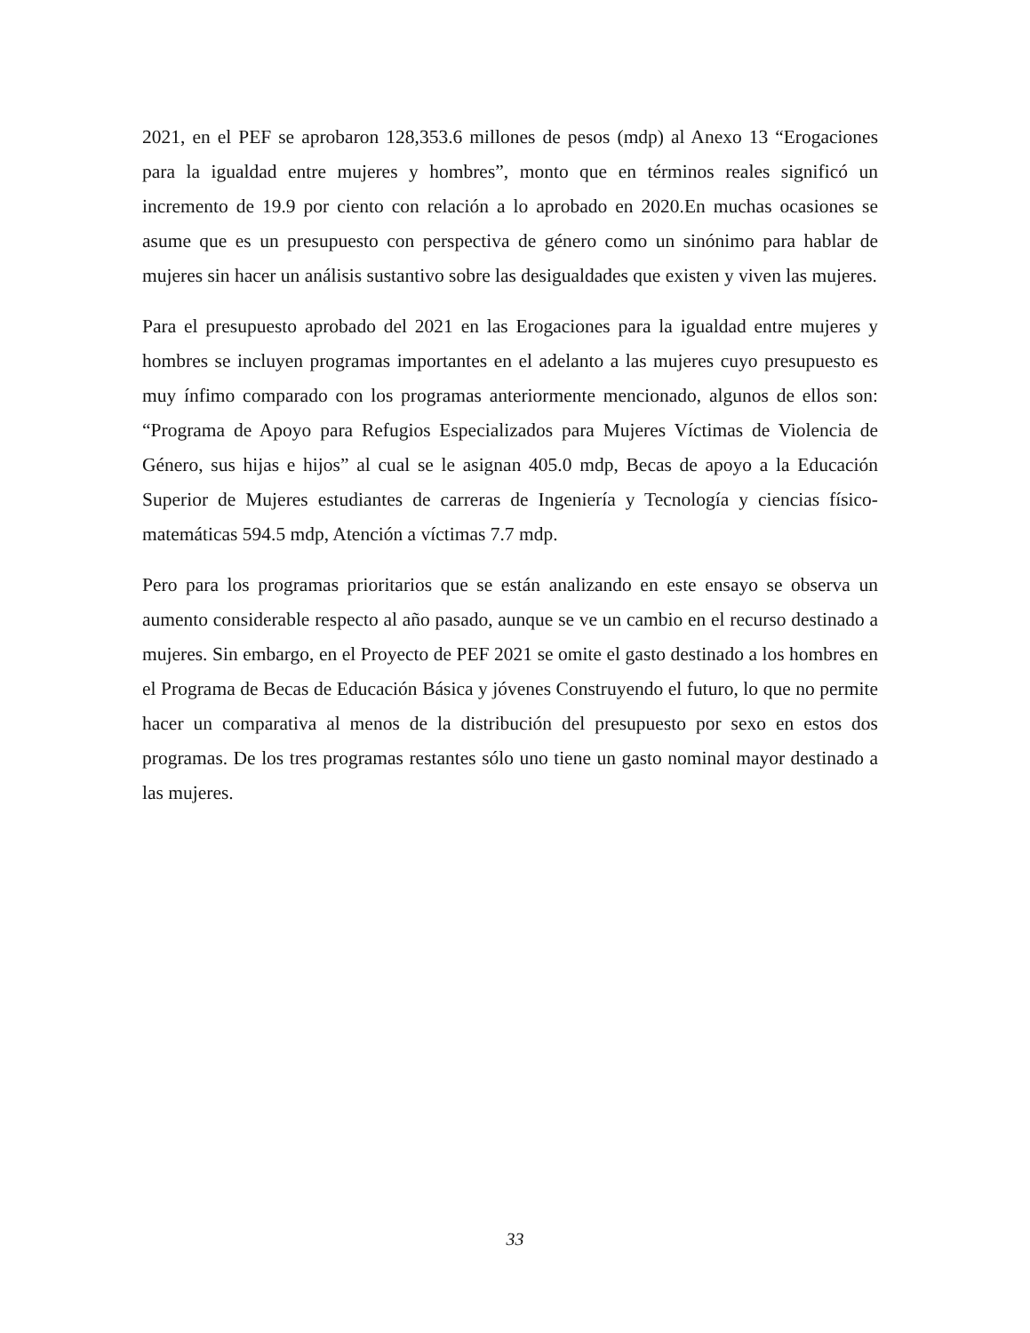2021, en el PEF se aprobaron 128,353.6 millones de pesos (mdp) al Anexo 13 “Erogaciones para la igualdad entre mujeres y hombres”, monto que en términos reales significó un incremento de 19.9 por ciento con relación a lo aprobado en 2020.En muchas ocasiones se asume que es un presupuesto con perspectiva de género como un sinónimo para hablar de mujeres sin hacer un análisis sustantivo sobre las desigualdades que existen y viven las mujeres.
Para el presupuesto aprobado del 2021 en las Erogaciones para la igualdad entre mujeres y hombres se incluyen programas importantes en el adelanto a las mujeres cuyo presupuesto es muy ínfimo comparado con los programas anteriormente mencionado, algunos de ellos son: “Programa de Apoyo para Refugios Especializados para Mujeres Víctimas de Violencia de Género, sus hijas e hijos” al cual se le asignan 405.0 mdp, Becas de apoyo a la Educación Superior de Mujeres estudiantes de carreras de Ingeniería y Tecnología y ciencias físico-matemáticas 594.5 mdp, Atención a víctimas 7.7 mdp.
Pero para los programas prioritarios que se están analizando en este ensayo se observa un aumento considerable respecto al año pasado, aunque se ve un cambio en el recurso destinado a mujeres. Sin embargo, en el Proyecto de PEF 2021 se omite el gasto destinado a los hombres en el Programa de Becas de Educación Básica y jóvenes Construyendo el futuro, lo que no permite hacer un comparativa al menos de la distribución del presupuesto por sexo en estos dos programas. De los tres programas restantes sólo uno tiene un gasto nominal mayor destinado a las mujeres.
33